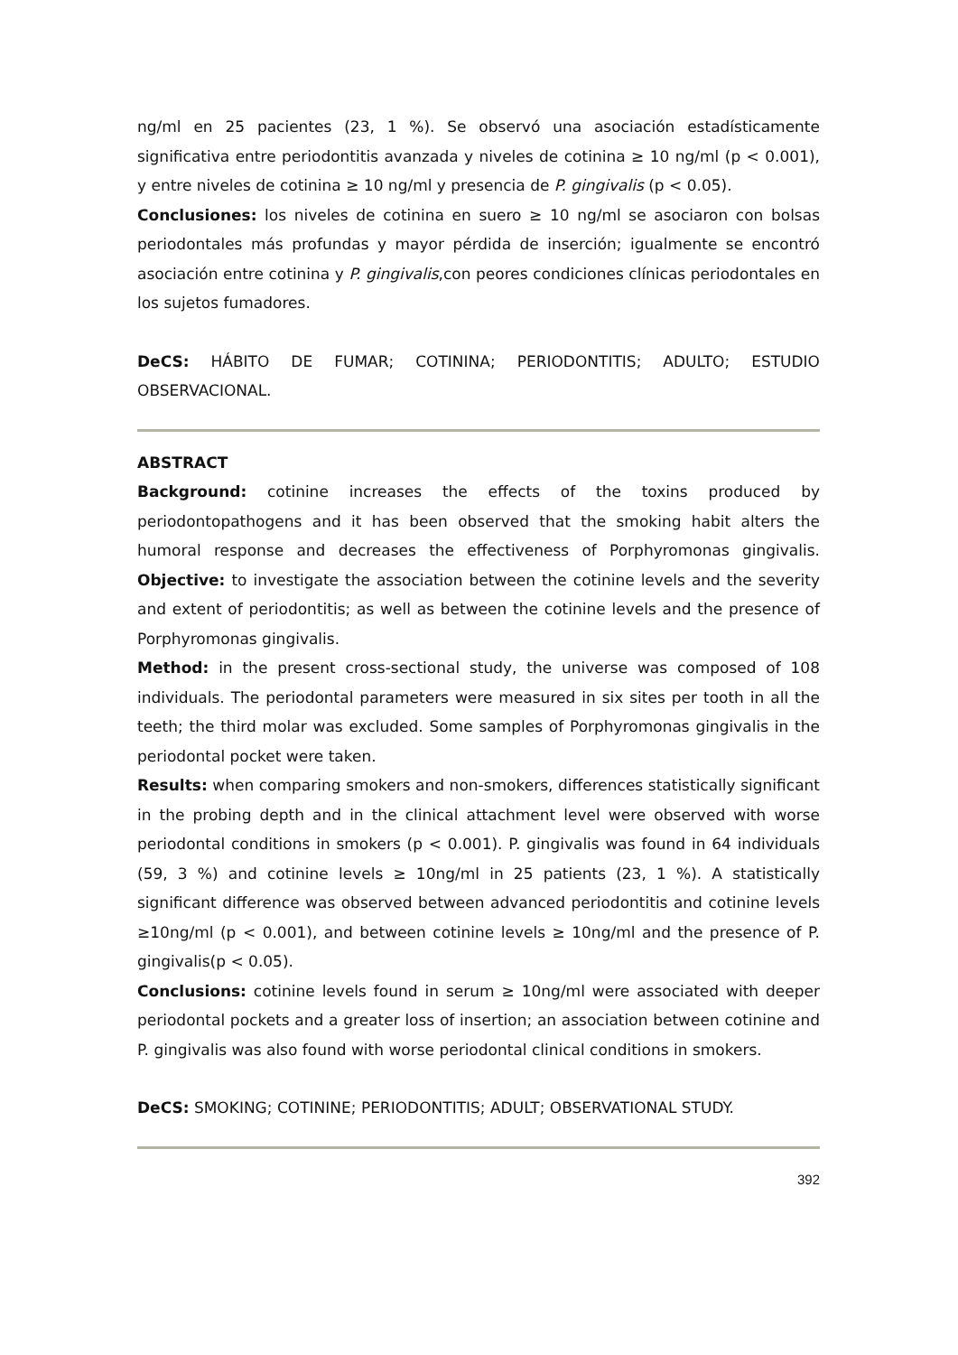ng/ml en 25 pacientes (23, 1 %). Se observó una asociación estadísticamente significativa entre periodontitis avanzada y niveles de cotinina ≥ 10 ng/ml (p < 0.001), y entre niveles de cotinina ≥ 10 ng/ml y presencia de P. gingivalis (p < 0.05).
Conclusiones: los niveles de cotinina en suero ≥ 10 ng/ml se asociaron con bolsas periodontales más profundas y mayor pérdida de inserción; igualmente se encontró asociación entre cotinina y P. gingivalis,con peores condiciones clínicas periodontales en los sujetos fumadores.
DeCS: HÁBITO DE FUMAR; COTININA; PERIODONTITIS; ADULTO; ESTUDIO OBSERVACIONAL.
ABSTRACT
Background: cotinine increases the effects of the toxins produced by periodontopathogens and it has been observed that the smoking habit alters the humoral response and decreases the effectiveness of Porphyromonas gingivalis. Objective: to investigate the association between the cotinine levels and the severity and extent of periodontitis; as well as between the cotinine levels and the presence of Porphyromonas gingivalis.
Method: in the present cross-sectional study, the universe was composed of 108 individuals. The periodontal parameters were measured in six sites per tooth in all the teeth; the third molar was excluded. Some samples of Porphyromonas gingivalis in the periodontal pocket were taken.
Results: when comparing smokers and non-smokers, differences statistically significant in the probing depth and in the clinical attachment level were observed with worse periodontal conditions in smokers (p < 0.001). P. gingivalis was found in 64 individuals (59, 3 %) and cotinine levels ≥ 10ng/ml in 25 patients (23, 1 %). A statistically significant difference was observed between advanced periodontitis and cotinine levels ≥10ng/ml (p < 0.001), and between cotinine levels ≥ 10ng/ml and the presence of P. gingivalis(p < 0.05).
Conclusions: cotinine levels found in serum ≥ 10ng/ml were associated with deeper periodontal pockets and a greater loss of insertion; an association between cotinine and P. gingivalis was also found with worse periodontal clinical conditions in smokers.
DeCS: SMOKING; COTININE; PERIODONTITIS; ADULT; OBSERVATIONAL STUDY.
392